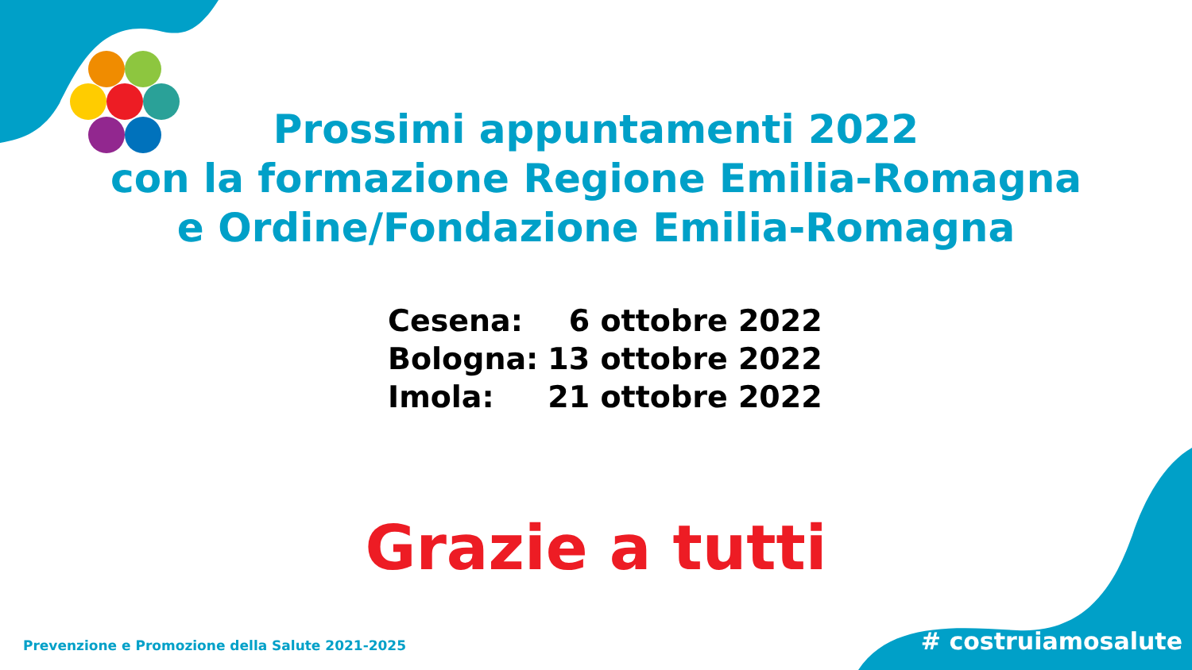Prossimi appuntamenti 2022
con la formazione Regione Emilia-Romagna
e Ordine/Fondazione Emilia-Romagna
| Cesena: | 6 ottobre 2022 |
| Bologna: | 13 ottobre 2022 |
| Imola: | 21 ottobre 2022 |
Grazie a tutti
Prevenzione e Promozione della Salute 2021-2025
# costruiamosalute